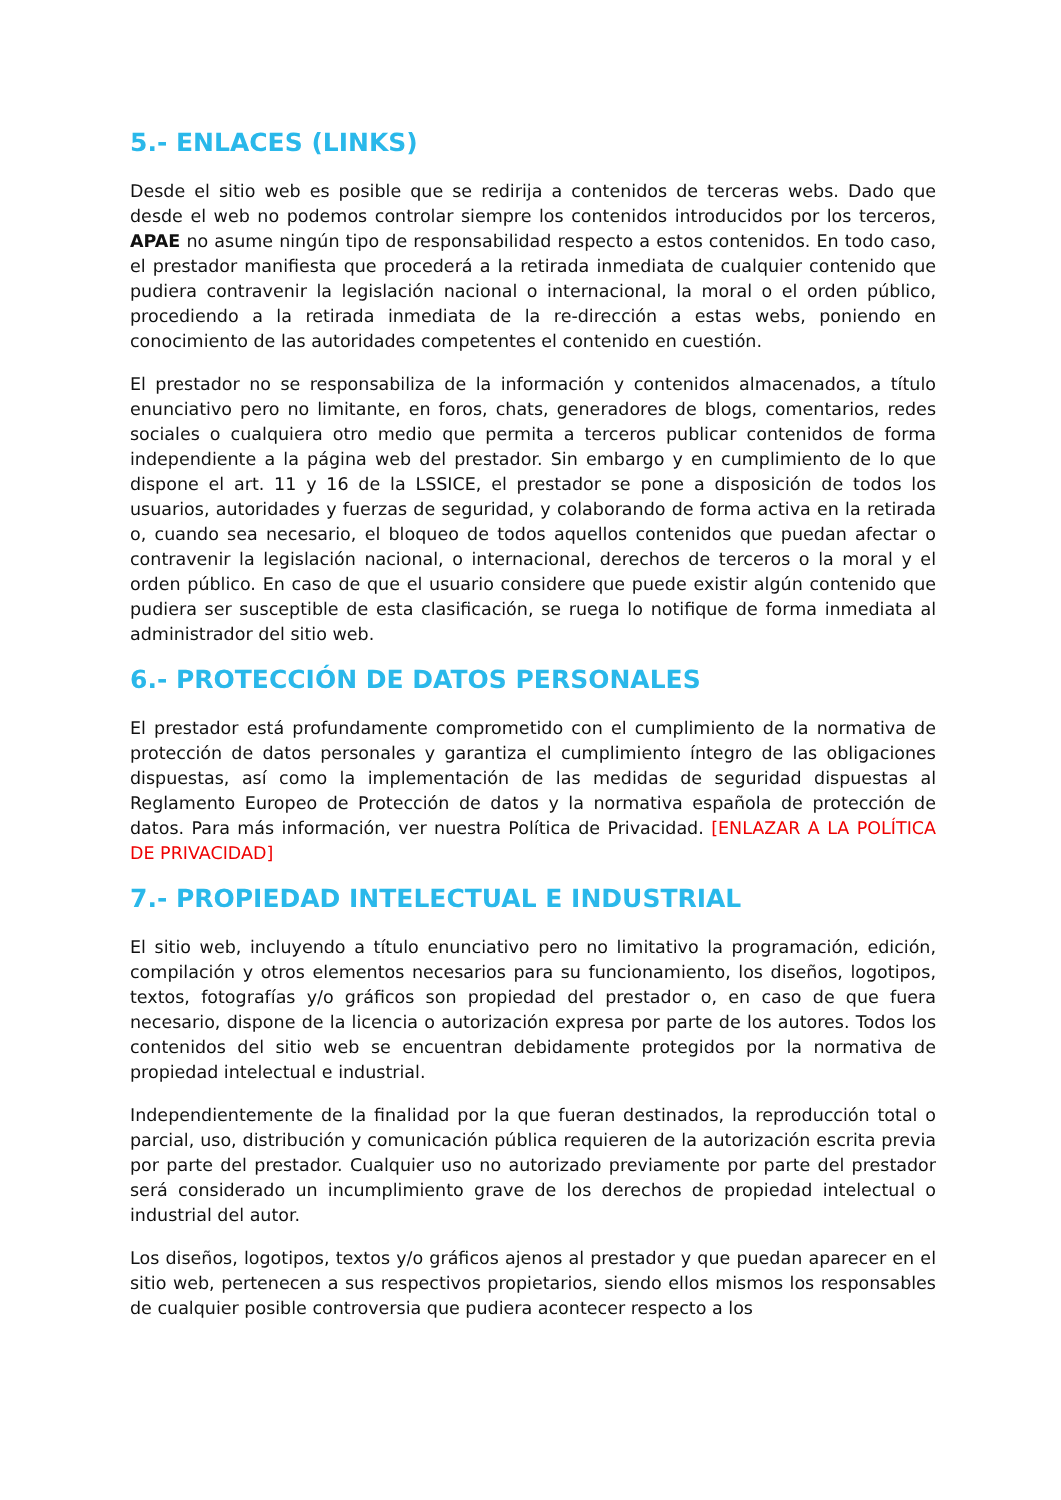5.- ENLACES (LINKS)
Desde el sitio web es posible que se redirija a contenidos de terceras webs. Dado que desde el web no podemos controlar siempre los contenidos introducidos por los terceros, APAE no asume ningún tipo de responsabilidad respecto a estos contenidos. En todo caso, el prestador manifiesta que procederá a la retirada inmediata de cualquier contenido que pudiera contravenir la legislación nacional o internacional, la moral o el orden público, procediendo a la retirada inmediata de la re-dirección a estas webs, poniendo en conocimiento de las autoridades competentes el contenido en cuestión.
El prestador no se responsabiliza de la información y contenidos almacenados, a título enunciativo pero no limitante, en foros, chats, generadores de blogs, comentarios, redes sociales o cualquiera otro medio que permita a terceros publicar contenidos de forma independiente a la página web del prestador. Sin embargo y en cumplimiento de lo que dispone el art. 11 y 16 de la LSSICE, el prestador se pone a disposición de todos los usuarios, autoridades y fuerzas de seguridad, y colaborando de forma activa en la retirada o, cuando sea necesario, el bloqueo de todos aquellos contenidos que puedan afectar o contravenir la legislación nacional, o internacional, derechos de terceros o la moral y el orden público. En caso de que el usuario considere que puede existir algún contenido que pudiera ser susceptible de esta clasificación, se ruega lo notifique de forma inmediata al administrador del sitio web.
6.- PROTECCIÓN DE DATOS PERSONALES
El prestador está profundamente comprometido con el cumplimiento de la normativa de protección de datos personales y garantiza el cumplimiento íntegro de las obligaciones dispuestas, así como la implementación de las medidas de seguridad dispuestas al Reglamento Europeo de Protección de datos y la normativa española de protección de datos. Para más información, ver nuestra Política de Privacidad. [ENLAZAR A LA POLÍTICA DE PRIVACIDAD]
7.- PROPIEDAD INTELECTUAL E INDUSTRIAL
El sitio web, incluyendo a título enunciativo pero no limitativo la programación, edición, compilación y otros elementos necesarios para su funcionamiento, los diseños, logotipos, textos, fotografías y/o gráficos son propiedad del prestador o, en caso de que fuera necesario, dispone de la licencia o autorización expresa por parte de los autores. Todos los contenidos del sitio web se encuentran debidamente protegidos por la normativa de propiedad intelectual e industrial.
Independientemente de la finalidad por la que fueran destinados, la reproducción total o parcial, uso, distribución y comunicación pública requieren de la autorización escrita previa por parte del prestador. Cualquier uso no autorizado previamente por parte del prestador será considerado un incumplimiento grave de los derechos de propiedad intelectual o industrial del autor.
Los diseños, logotipos, textos y/o gráficos ajenos al prestador y que puedan aparecer en el sitio web, pertenecen a sus respectivos propietarios, siendo ellos mismos los responsables de cualquier posible controversia que pudiera acontecer respecto a los